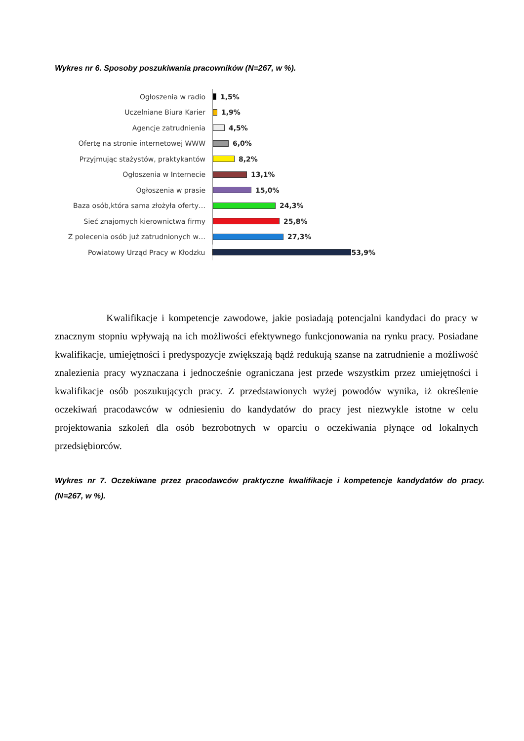Wykres nr 6. Sposoby poszukiwania pracowników (N=267, w %).
Ogłoszenia w radio
1,5%
Uczelniane Biura Karier
1,9%
Agencje zatrudnienia
4,5%
Ofertę na stronie internetowej WWW
6,0%
Przyjmując stażystów, praktykantów
8,2%
Ogłoszenia w Internecie
13,1%
Ogłoszenia w prasie
15,0%
Baza osób,która sama złożyła oferty…
24,3%
Sieć znajomych kierownictwa firmy
25,8%
Z polecenia osób już zatrudnionych w…
27,3%
Powiatowy Urząd Pracy w Kłodzku
53,9%
Kwalifikacje i kompetencje zawodowe, jakie posiadają potencjalni kandydaci do pracy w znacznym stopniu wpływają na ich możliwości efektywnego funkcjonowania na rynku pracy. Posiadane kwalifikacje, umiejętności i predyspozycje zwiększają bądź redukują szanse na zatrudnienie a możliwość znalezienia pracy wyznaczana i jednocześnie ograniczana jest przede wszystkim przez umiejętności i kwalifikacje osób poszukujących pracy. Z przedstawionych wyżej powodów wynika, iż określenie oczekiwań pracodawców w odniesieniu do kandydatów do pracy jest niezwykle istotne w celu projektowania szkoleń dla osób bezrobotnych w oparciu o oczekiwania płynące od lokalnych przedsiębiorców.
Wykres nr 7. Oczekiwane przez pracodawców praktyczne kwalifikacje i kompetencje kandydatów do pracy. (N=267, w %).